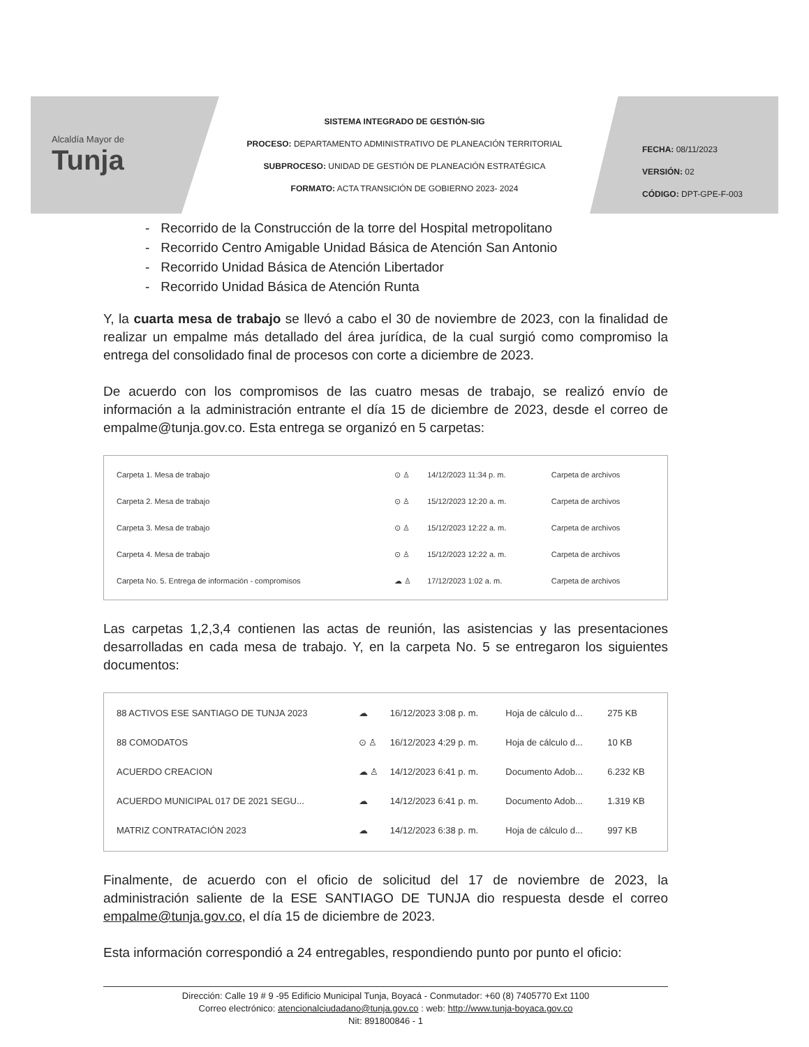Alcaldía Mayor de
Tunja
SISTEMA INTEGRADO DE GESTIÓN-SIG
PROCESO: DEPARTAMENTO ADMINISTRATIVO DE PLANEACIÓN TERRITORIAL
SUBPROCESO: UNIDAD DE GESTIÓN DE PLANEACIÓN ESTRATÉGICA
FORMATO: ACTA TRANSICIÓN DE GOBIERNO 2023- 2024
FECHA: 08/11/2023
VERSIÓN: 02
CÓDIGO: DPT-GPE-F-003
- Recorrido de la Construcción de la torre del Hospital metropolitano
- Recorrido Centro Amigable Unidad Básica de Atención San Antonio
- Recorrido Unidad Básica de Atención Libertador
- Recorrido Unidad Básica de Atención Runta
Y, la cuarta mesa de trabajo se llevó a cabo el 30 de noviembre de 2023, con la finalidad de realizar un empalme más detallado del área jurídica, de la cual surgió como compromiso la entrega del consolidado final de procesos con corte a diciembre de 2023.
De acuerdo con los compromisos de las cuatro mesas de trabajo, se realizó envío de información a la administración entrante el día 15 de diciembre de 2023, desde el correo de empalme@tunja.gov.co. Esta entrega se organizó en 5 carpetas:
| Carpeta 1. Mesa de trabajo | ⊙ ♙ | 14/12/2023 11:34 p. m. | Carpeta de archivos |
| Carpeta 2. Mesa de trabajo | ⊙ ♙ | 15/12/2023 12:20 a. m. | Carpeta de archivos |
| Carpeta 3. Mesa de trabajo | ⊙ ♙ | 15/12/2023 12:22 a. m. | Carpeta de archivos |
| Carpeta 4. Mesa de trabajo | ⊙ ♙ | 15/12/2023 12:22 a. m. | Carpeta de archivos |
| Carpeta No. 5. Entrega de información - compromisos | ☁ ♙ | 17/12/2023 1:02 a. m. | Carpeta de archivos |
Las carpetas 1,2,3,4 contienen las actas de reunión, las asistencias y las presentaciones desarrolladas en cada mesa de trabajo. Y, en la carpeta No. 5 se entregaron los siguientes documentos:
| 88 ACTIVOS ESE SANTIAGO DE TUNJA 2023 | ☁ | 16/12/2023 3:08 p. m. | Hoja de cálculo d... | 275 KB |
| 88 COMODATOS | ⊙ ♙ | 16/12/2023 4:29 p. m. | Hoja de cálculo d... | 10 KB |
| ACUERDO CREACION | ☁ ♙ | 14/12/2023 6:41 p. m. | Documento Adob... | 6.232 KB |
| ACUERDO MUNICIPAL 017 DE 2021 SEGU... | ☁ | 14/12/2023 6:41 p. m. | Documento Adob... | 1.319 KB |
| MATRIZ CONTRATACIÓN 2023 | ☁ | 14/12/2023 6:38 p. m. | Hoja de cálculo d... | 997 KB |
Finalmente, de acuerdo con el oficio de solicitud del 17 de noviembre de 2023, la administración saliente de la ESE SANTIAGO DE TUNJA dio respuesta desde el correo empalme@tunja.gov.co, el día 15 de diciembre de 2023.
Esta información correspondió a 24 entregables, respondiendo punto por punto el oficio:
Dirección: Calle 19 # 9 -95 Edificio Municipal Tunja, Boyacá - Conmutador: +60 (8) 7405770 Ext 1100
Correo electrónico: atencionalciudadano@tunja.gov.co : web: http://www.tunja-boyaca.gov.co
Nit: 891800846 - 1